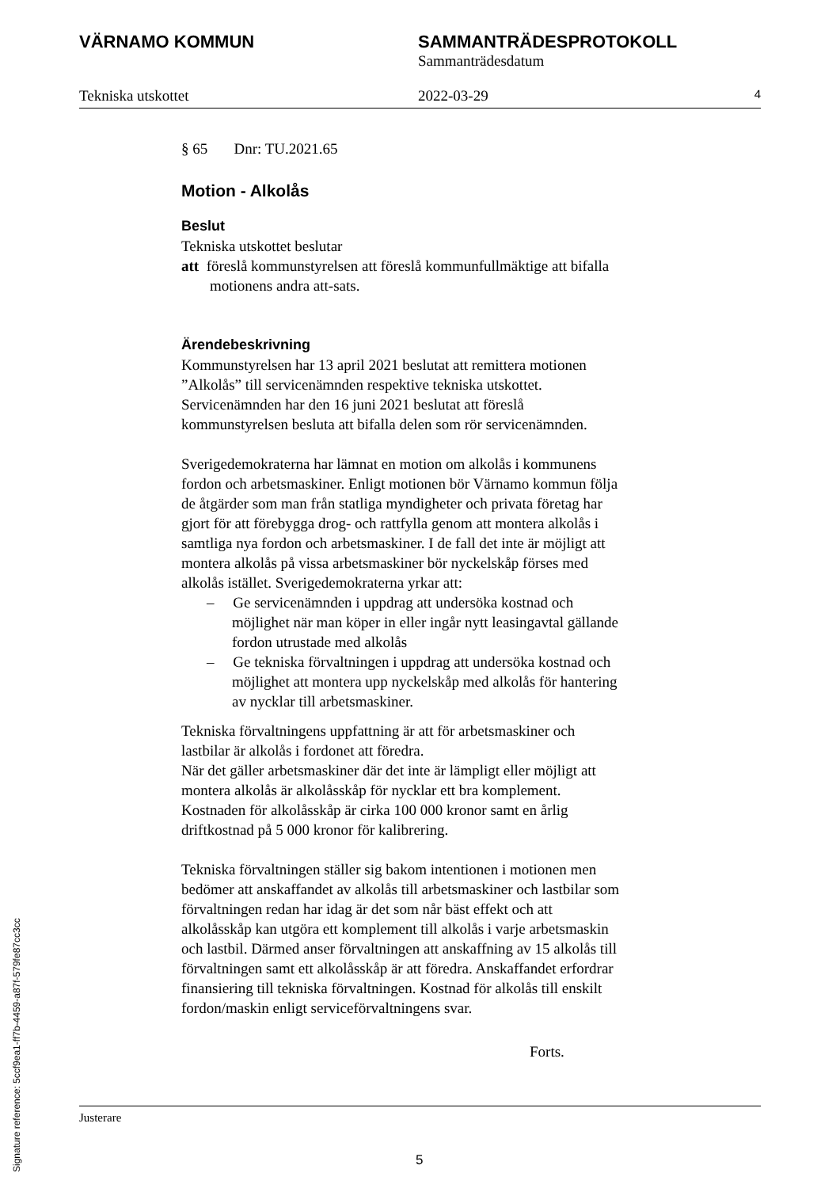VÄRNAMO KOMMUN SAMMANTRÄDESPROTOKOLL
Sammanträdesdatum
Tekniska utskottet 2022-03-29 4
§ 65 Dnr: TU.2021.65
Motion - Alkolås
Beslut
Tekniska utskottet beslutar
att föreslå kommunstyrelsen att föreslå kommunfullmäktige att bifalla motionens andra att-sats.
Ärendebeskrivning
Kommunstyrelsen har 13 april 2021 beslutat att remittera motionen ”Alkolås” till servicenämnden respektive tekniska utskottet. Servicenämnden har den 16 juni 2021 beslutat att föreslå kommunstyrelsen besluta att bifalla delen som rör servicenämnden.
Sverigedemokraterna har lämnat en motion om alkolås i kommunens fordon och arbetsmaskiner. Enligt motionen bör Värnamo kommun följa de åtgärder som man från statliga myndigheter och privata företag har gjort för att förebygga drog- och rattfylla genom att montera alkolås i samtliga nya fordon och arbetsmaskiner. I de fall det inte är möjligt att montera alkolås på vissa arbetsmaskiner bör nyckelskåp förses med alkolås istället. Sverigedemokraterna yrkar att:
– Ge servicenämnden i uppdrag att undersöka kostnad och möjlighet när man köper in eller ingår nytt leasingavtal gällande fordon utrustade med alkolås
– Ge tekniska förvaltningen i uppdrag att undersöka kostnad och möjlighet att montera upp nyckelskåp med alkolås för hantering av nycklar till arbetsmaskiner.
Tekniska förvaltningens uppfattning är att för arbetsmaskiner och lastbilar är alkolås i fordonet att föredra.
När det gäller arbetsmaskiner där det inte är lämpligt eller möjligt att montera alkolås är alkolåsskåp för nycklar ett bra komplement. Kostnaden för alkolåsskåp är cirka 100 000 kronor samt en årlig driftkostnad på 5 000 kronor för kalibrering.
Tekniska förvaltningen ställer sig bakom intentionen i motionen men bedömer att anskaffandet av alkolås till arbetsmaskiner och lastbilar som förvaltningen redan har idag är det som når bäst effekt och att alkolåsskåp kan utgöra ett komplement till alkolås i varje arbetsmaskin och lastbil. Därmed anser förvaltningen att anskaffning av 15 alkolås till förvaltningen samt ett alkolåsskåp är att föredra. Anskaffandet erfordrar finansiering till tekniska förvaltningen. Kostnad för alkolås till enskilt fordon/maskin enligt serviceförvaltningens svar.
Forts.
Justerare
5
Signature reference: 5ccf9ea1-ff7b-4459-a87f-579fe87cc3cc